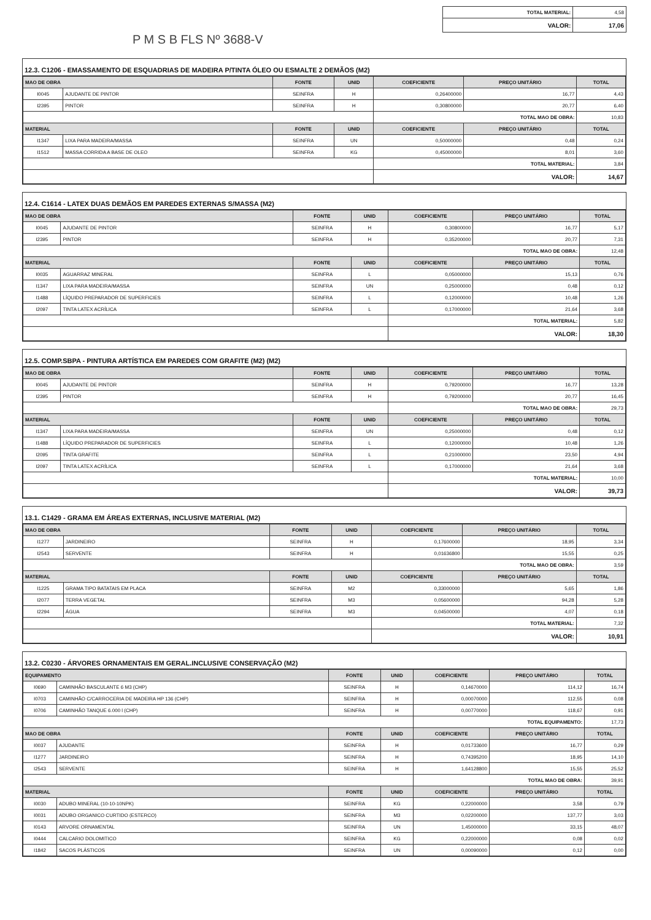| TOTAL MATERIAL: | 4,58 |
| VALOR: | 17,06 |
P M S B FLS Nº 3688-V
12.3. C1206 - EMASSAMENTO DE ESQUADRIAS DE MADEIRA P/TINTA ÓLEO OU ESMALTE 2 DEMÃOS (M2)
| MAO DE OBRA | | FONTE | UNID | COEFICIENTE | PREÇO UNITÁRIO | TOTAL |
| --- | --- | --- | --- | --- | --- | --- |
| I0045 | AJUDANTE DE PINTOR | SEINFRA | H | 0,26400000 | 16,77 | 4,43 |
| I2395 | PINTOR | SEINFRA | H | 0,30800000 | 20,77 | 6,40 |
| | | | | TOTAL MAO DE OBRA: | | 10,83 |
| MATERIAL | | FONTE | UNID | COEFICIENTE | PREÇO UNITÁRIO | TOTAL |
| I1347 | LIXA PARA MADEIRA/MASSA | SEINFRA | UN | 0,50000000 | 0,48 | 0,24 |
| I1512 | MASSA CORRIDA A BASE DE OLEO | SEINFRA | KG | 0,45000000 | 8,01 | 3,60 |
| | | | | TOTAL MATERIAL: | | 3,84 |
| | | | | VALOR: | | 14,67 |
12.4. C1614 - LATEX DUAS DEMÃOS EM PAREDES EXTERNAS S/MASSA (M2)
| MAO DE OBRA | | FONTE | UNID | COEFICIENTE | PREÇO UNITÁRIO | TOTAL |
| --- | --- | --- | --- | --- | --- | --- |
| I0045 | AJUDANTE DE PINTOR | SEINFRA | H | 0,30800000 | 16,77 | 5,17 |
| I2395 | PINTOR | SEINFRA | H | 0,35200000 | 20,77 | 7,31 |
| | | | | TOTAL MAO DE OBRA: | | 12,48 |
| MATERIAL | | FONTE | UNID | COEFICIENTE | PREÇO UNITÁRIO | TOTAL |
| I0035 | AGUARRAZ MINERAL | SEINFRA | L | 0,05000000 | 15,13 | 0,76 |
| I1347 | LIXA PARA MADEIRA/MASSA | SEINFRA | UN | 0,25000000 | 0,48 | 0,12 |
| I1488 | LÍQUIDO PREPARADOR DE SUPERFICIES | SEINFRA | L | 0,12000000 | 10,48 | 1,26 |
| I2097 | TINTA LATEX ACRÍLICA | SEINFRA | L | 0,17000000 | 21,64 | 3,68 |
| | | | | TOTAL MATERIAL: | | 5,82 |
| | | | | VALOR: | | 18,30 |
12.5. COMP.SBPA - PINTURA ARTÍSTICA EM PAREDES COM GRAFITE (M2) (M2)
| MAO DE OBRA | | FONTE | UNID | COEFICIENTE | PREÇO UNITÁRIO | TOTAL |
| --- | --- | --- | --- | --- | --- | --- |
| I0045 | AJUDANTE DE PINTOR | SEINFRA | H | 0,79200000 | 16,77 | 13,28 |
| I2395 | PINTOR | SEINFRA | H | 0,79200000 | 20,77 | 16,45 |
| | | | | TOTAL MAO DE OBRA: | | 29,73 |
| MATERIAL | | FONTE | UNID | COEFICIENTE | PREÇO UNITÁRIO | TOTAL |
| I1347 | LIXA PARA MADEIRA/MASSA | SEINFRA | UN | 0,25000000 | 0,48 | 0,12 |
| I1488 | LÍQUIDO PREPARADOR DE SUPERFICIES | SEINFRA | L | 0,12000000 | 10,48 | 1,26 |
| I2095 | TINTA GRAFITE | SEINFRA | L | 0,21000000 | 23,50 | 4,94 |
| I2097 | TINTA LATEX ACRÍLICA | SEINFRA | L | 0,17000000 | 21,64 | 3,68 |
| | | | | TOTAL MATERIAL: | | 10,00 |
| | | | | VALOR: | | 39,73 |
13.1. C1429 - GRAMA EM ÁREAS EXTERNAS, INCLUSIVE MATERIAL (M2)
| MAO DE OBRA | | FONTE | UNID | COEFICIENTE | PREÇO UNITÁRIO | TOTAL |
| --- | --- | --- | --- | --- | --- | --- |
| I1277 | JARDINEIRO | SEINFRA | H | 0,17600000 | 18,95 | 3,34 |
| I2543 | SERVENTE | SEINFRA | H | 0,01636800 | 15,55 | 0,25 |
| | | | | TOTAL MAO DE OBRA: | | 3,59 |
| MATERIAL | | FONTE | UNID | COEFICIENTE | PREÇO UNITÁRIO | TOTAL |
| I1225 | GRAMA TIPO BATATAIS EM PLACA | SEINFRA | M2 | 0,33000000 | 5,65 | 1,86 |
| I2077 | TERRA VEGETAL | SEINFRA | M3 | 0,05600000 | 94,28 | 5,28 |
| I2294 | ÁGUA | SEINFRA | M3 | 0,04500000 | 4,07 | 0,18 |
| | | | | TOTAL MATERIAL: | | 7,32 |
| | | | | VALOR: | | 10,91 |
13.2. C0230 - ÁRVORES ORNAMENTAIS EM GERAL.INCLUSIVE CONSERVAÇÃO (M2)
| EQUIPAMENTO | | FONTE | UNID | COEFICIENTE | PREÇO UNITÁRIO | TOTAL |
| --- | --- | --- | --- | --- | --- | --- |
| I0690 | CAMINHÃO BASCULANTE 6 M3 (CHP) | SEINFRA | H | 0,14670000 | 114,12 | 16,74 |
| I0703 | CAMINHÃO C/CARROCERIA DE MADEIRA HP 136 (CHP) | SEINFRA | H | 0,00070000 | 112,55 | 0,08 |
| I0706 | CAMINHÃO TANQUE 6.000 l (CHP) | SEINFRA | H | 0,00770000 | 118,67 | 0,91 |
| | | | | TOTAL EQUIPAMENTO: | | 17,73 |
| MAO DE OBRA | | FONTE | UNID | COEFICIENTE | PREÇO UNITÁRIO | TOTAL |
| I0037 | AJUDANTE | SEINFRA | H | 0,01733600 | 16,77 | 0,29 |
| I1277 | JARDINEIRO | SEINFRA | H | 0,74395200 | 18,95 | 14,10 |
| I2543 | SERVENTE | SEINFRA | H | 1,64128800 | 15,55 | 25,52 |
| | | | | TOTAL MAO DE OBRA: | | 39,91 |
| MATERIAL | | FONTE | UNID | COEFICIENTE | PREÇO UNITÁRIO | TOTAL |
| I0030 | ADUBO MINERAL (10-10-10NPK) | SEINFRA | KG | 0,22000000 | 3,58 | 0,79 |
| I0031 | ADUBO ORGANICO CURTIDO (ESTERCO) | SEINFRA | M3 | 0,02200000 | 137,77 | 3,03 |
| I0143 | ARVORE ORNAMENTAL | SEINFRA | UN | 1,45000000 | 33,15 | 48,07 |
| I0444 | CALCARIO DOLOMITICO | SEINFRA | KG | 0,22000000 | 0,08 | 0,02 |
| I1842 | SACOS PLÁSTICOS | SEINFRA | UN | 0,00090000 | 0,12 | 0,00 |